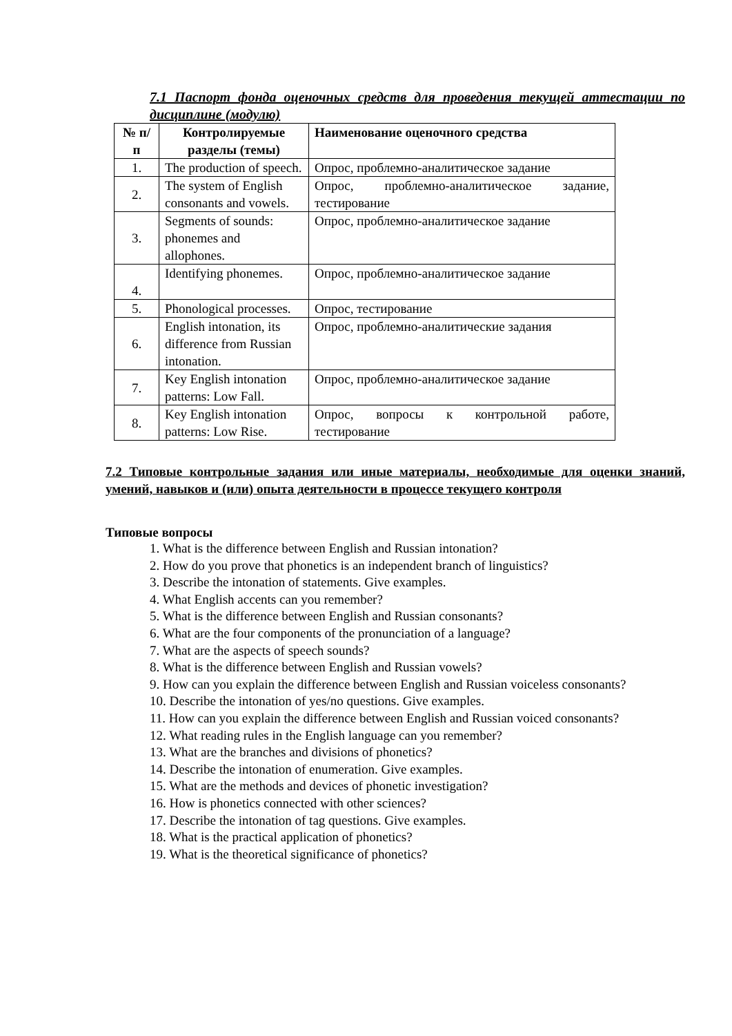7.1 Паспорт фонда оценочных средств для проведения текущей аттестации по дисциплине (модулю)
| № п/п | Контролируемые разделы (темы) | Наименование оценочного средства |
| --- | --- | --- |
| 1. | The production of speech. | Опрос, проблемно-аналитическое задание |
| 2. | The system of English consonants and vowels. | Опрос, проблемно-аналитическое задание, тестирование |
| 3. | Segments of sounds: phonemes and allophones. | Опрос, проблемно-аналитическое задание |
| 4. | Identifying phonemes. | Опрос, проблемно-аналитическое задание |
| 5. | Phonological processes. | Опрос, тестирование |
| 6. | English intonation, its difference from Russian intonation. | Опрос, проблемно-аналитические задания |
| 7. | Key English intonation patterns: Low Fall. | Опрос, проблемно-аналитическое задание |
| 8. | Key English intonation patterns: Low Rise. | Опрос, вопросы к контрольной работе, тестирование |
7.2 Типовые контрольные задания или иные материалы, необходимые для оценки знаний, умений, навыков и (или) опыта деятельности в процессе текущего контроля
Типовые вопросы
1. What is the difference between English and Russian intonation?
2. How do you prove that phonetics is an independent branch of linguistics?
3. Describe the intonation of statements. Give examples.
4. What English accents can you remember?
5. What is the difference between English and Russian consonants?
6. What are the four components of the pronunciation of a language?
7. What are the aspects of speech sounds?
8. What is the difference between English and Russian vowels?
9. How can you explain the difference between English and Russian voiceless consonants?
10. Describe the intonation of yes/no questions. Give examples.
11. How can you explain the difference between English and Russian voiced consonants?
12. What reading rules in the English language can you remember?
13. What are the branches and divisions of phonetics?
14. Describe the intonation of enumeration. Give examples.
15. What are the methods and devices of phonetic investigation?
16. How is phonetics connected with other sciences?
17. Describe the intonation of tag questions. Give examples.
18. What is the practical application of phonetics?
19. What is the theoretical significance of phonetics?